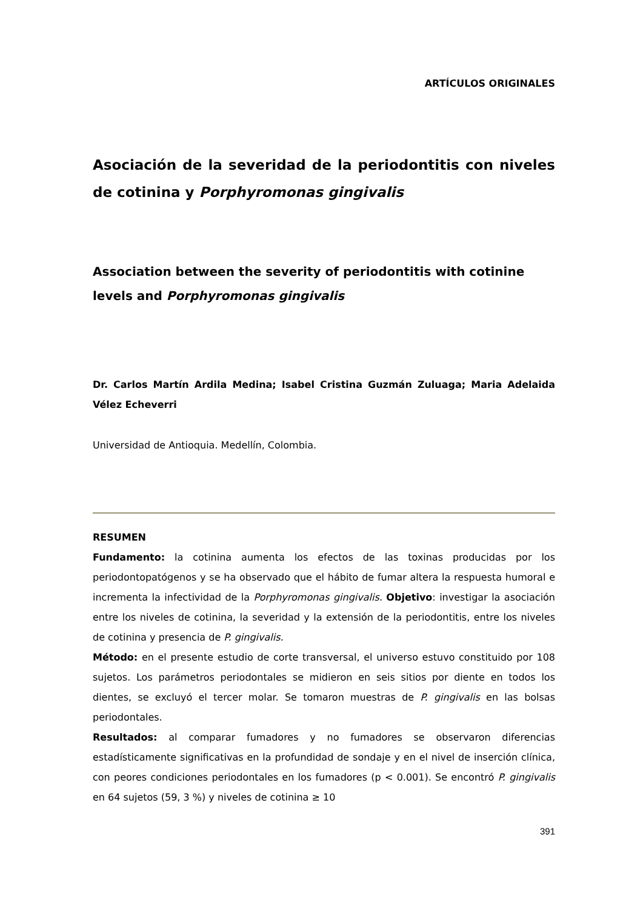ARTÍCULOS ORIGINALES
Asociación de la severidad de la periodontitis con niveles de cotinina y Porphyromonas gingivalis
Association between the severity of periodontitis with cotinine levels and Porphyromonas gingivalis
Dr. Carlos Martín Ardila Medina; Isabel Cristina Guzmán Zuluaga; Maria Adelaida Vélez Echeverri
Universidad de Antioquia. Medellín, Colombia.
RESUMEN
Fundamento: la cotinina aumenta los efectos de las toxinas producidas por los periodontopatógenos y se ha observado que el hábito de fumar altera la respuesta humoral e incrementa la infectividad de la Porphyromonas gingivalis. Objetivo: investigar la asociación entre los niveles de cotinina, la severidad y la extensión de la periodontitis, entre los niveles de cotinina y presencia de P. gingivalis.
Método: en el presente estudio de corte transversal, el universo estuvo constituido por 108 sujetos. Los parámetros periodontales se midieron en seis sitios por diente en todos los dientes, se excluyó el tercer molar. Se tomaron muestras de P. gingivalis en las bolsas periodontales.
Resultados: al comparar fumadores y no fumadores se observaron diferencias estadísticamente significativas en la profundidad de sondaje y en el nivel de inserción clínica, con peores condiciones periodontales en los fumadores (p < 0.001). Se encontró P. gingivalis en 64 sujetos (59, 3 %) y niveles de cotinina ≥ 10
391